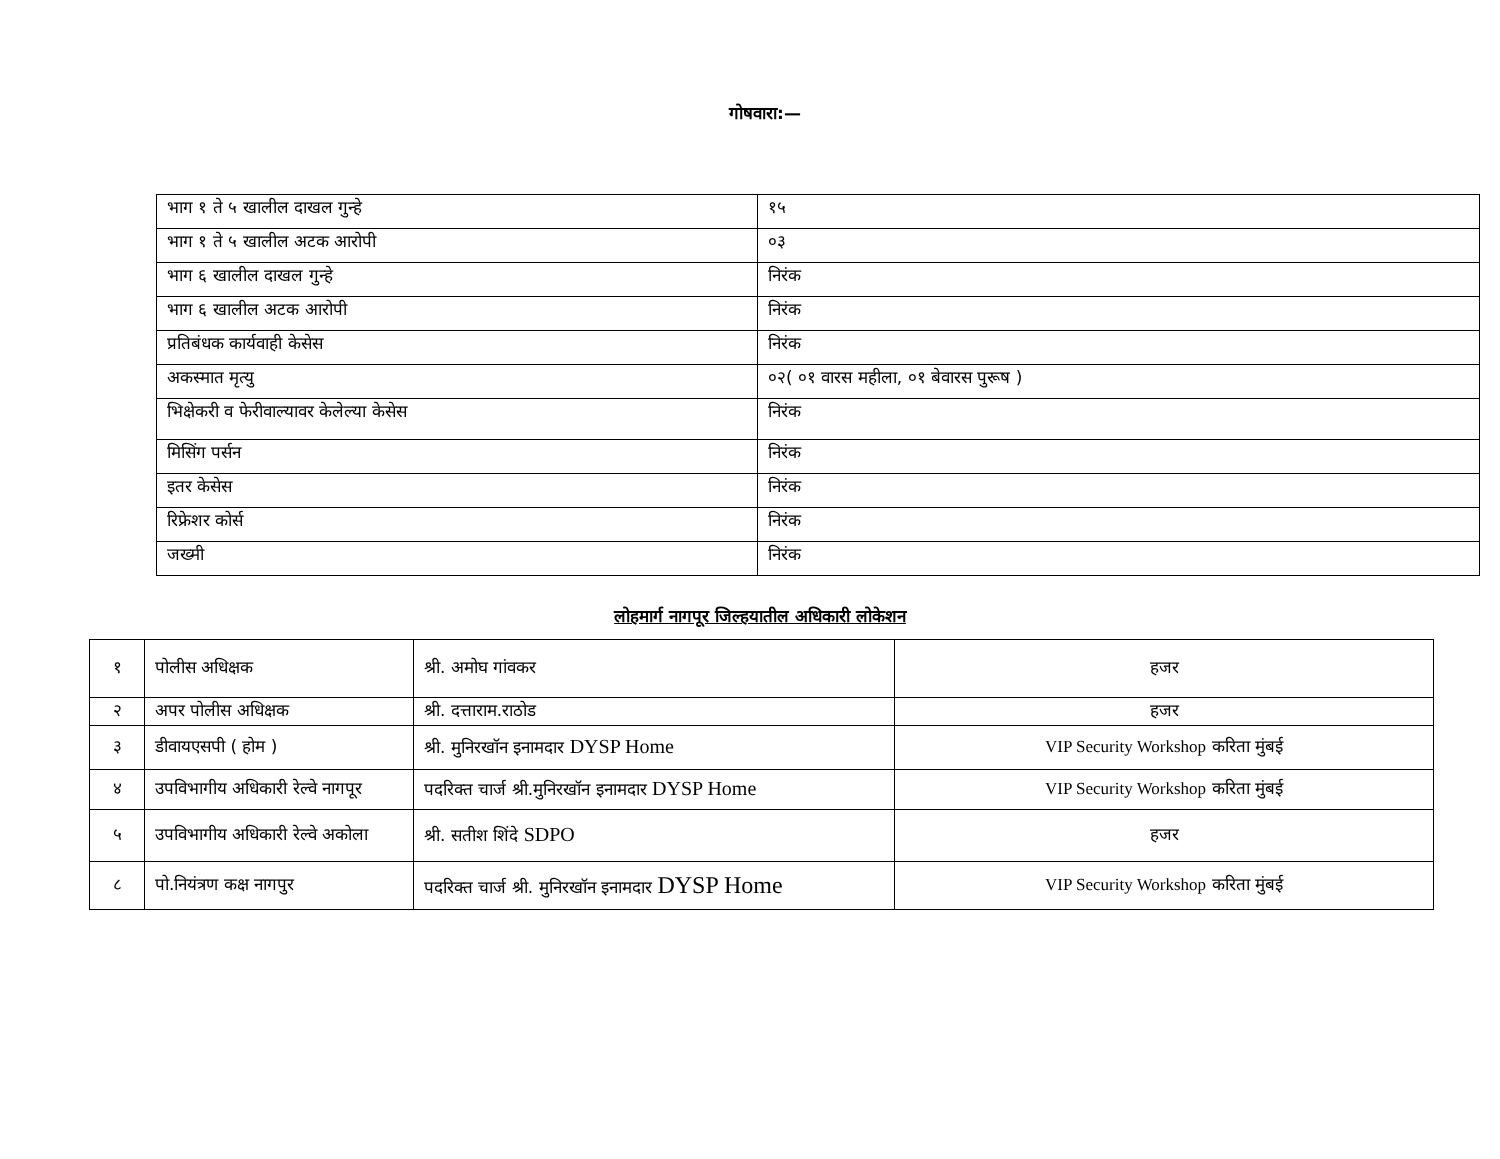गोषवारा:—
| भाग १ ते ५ खालील दाखल गुन्हे | १५ |
| भाग १ ते ५ खालील अटक आरोपी | ०३ |
| भाग ६ खालील दाखल गुन्हे | निरंक |
| भाग ६ खालील अटक आरोपी | निरंक |
| प्रतिबंधक कार्यवाही केसेस | निरंक |
| अकस्मात मृत्यु | ०२( ०१ वारस महीला, ०१ बेवारस पुरूष ) |
| भिक्षेकरी व फेरीवाल्यावर केलेल्या केसेस | निरंक |
| मिसिंग पर्सन | निरंक |
| इतर केसेस | निरंक |
| रिफ्रेशर कोर्स | निरंक |
| जख्मी | निरंक |
लोहमार्ग नागपूर जिल्हयातील अधिकारी लोकेशन
| १ | पोलीस अधिक्षक | श्री. अमोघ गांवकर | हजर |
| २ | अपर पोलीस अधिक्षक | श्री. दत्ताराम.राठोड | हजर |
| ३ | डीवायएसपी ( होम ) | श्री. मुनिरखॉन इनामदार DYSP Home | VIP Security Workshop करिता मुंबई |
| ४ | उपविभागीय अधिकारी रेल्वे नागपूर | पदरिक्त चार्ज श्री.मुनिरखॉन इनामदार DYSP Home | VIP Security Workshop करिता मुंबई |
| ५ | उपविभागीय अधिकारी रेल्वे अकोला | श्री. सतीश शिंदे SDPO | हजर |
| ८ | पो.नियंत्रण कक्ष नागपुर | पदरिक्त चार्ज श्री. मुनिरखॉन इनामदार DYSP Home | VIP Security Workshop करिता मुंबई |